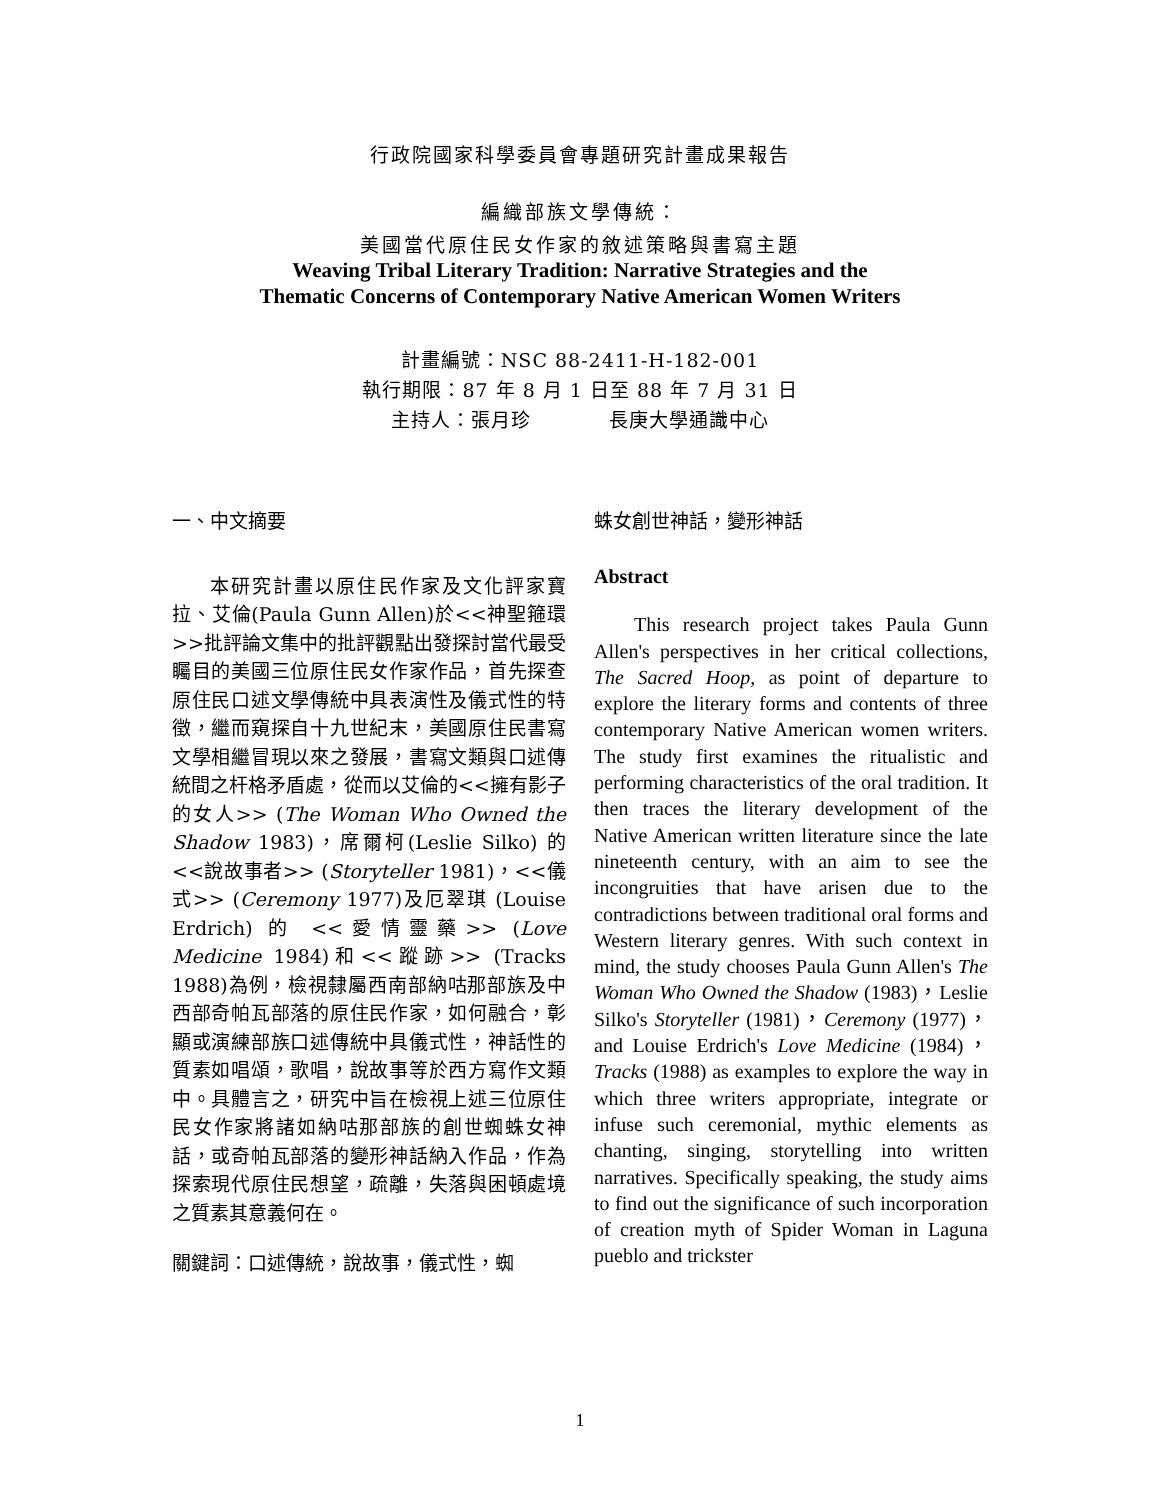行政院國家科學委員會專題研究計畫成果報告
編織部族文學傳統：
美國當代原住民女作家的敘述策略與書寫主題
Weaving Tribal Literary Tradition: Narrative Strategies and the
Thematic Concerns of Contemporary Native American Women Writers
計畫編號：NSC 88-2411-H-182-001
執行期限：87 年 8 月 1 日至 88 年 7 月 31 日
主持人：張月珍 長庚大學通識中心
一、中文摘要
本研究計畫以原住民作家及文化評家寶拉、艾倫(Paula Gunn Allen)於<<神聖箍環>>批評論文集中的批評觀點出發探討當代最受矚目的美國三位原住民女作家作品，首先探查原住民口述文學傳統中具表演性及儀式性的特徵，繼而窺探自十九世紀末，美國原住民書寫文學相繼冒現以來之發展，書寫文類與口述傳統間之杆格矛盾處，從而以艾倫的<<擁有影子的女人>> (The Woman Who Owned the Shadow 1983)，席爾柯(Leslie Silko) 的 <<說故事者>> (Storyteller 1981)，<<儀式>> (Ceremony 1977)及厄翠琪 (Louise Erdrich) 的 <<愛情靈藥>> (Love Medicine 1984)和<<蹤跡>> (Tracks 1988)為例，檢視隸屬西南部納咕那部族及中西部奇帕瓦部落的原住民作家，如何融合，彰顯或演練部族口述傳統中具儀式性，神話性的質素如唱頌，歌唱，說故事等於西方寫作文類中。具體言之，研究中旨在檢視上述三位原住民女作家將諸如納咕那部族的創世蜘蛛女神話，或奇帕瓦部落的變形神話納入作品，作為探索現代原住民想望，疏離，失落與困頓處境之質素其意義何在。
關鍵詞：口述傳統，說故事，儀式性，蜘
蛛女創世神話，變形神話
Abstract
This research project takes Paula Gunn Allen's perspectives in her critical collections, The Sacred Hoop, as point of departure to explore the literary forms and contents of three contemporary Native American women writers. The study first examines the ritualistic and performing characteristics of the oral tradition. It then traces the literary development of the Native American written literature since the late nineteenth century, with an aim to see the incongruities that have arisen due to the contradictions between traditional oral forms and Western literary genres. With such context in mind, the study chooses Paula Gunn Allen's The Woman Who Owned the Shadow (1983)，Leslie Silko's Storyteller (1981)，Ceremony (1977)，and Louise Erdrich's Love Medicine (1984)，Tracks (1988) as examples to explore the way in which three writers appropriate, integrate or infuse such ceremonial, mythic elements as chanting, singing, storytelling into written narratives. Specifically speaking, the study aims to find out the significance of such incorporation of creation myth of Spider Woman in Laguna pueblo and trickster
1